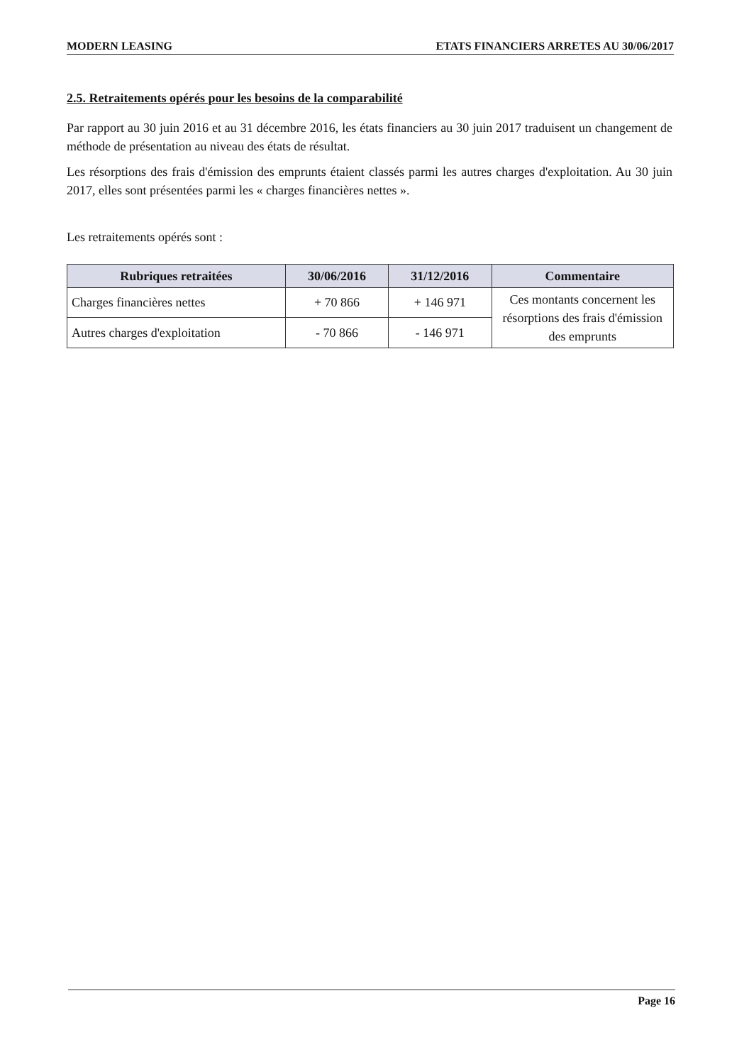MODERN LEASING ETATS FINANCIERS ARRETES AU 30/06/2017
2.5. Retraitements opérés pour les besoins de la comparabilité
Par rapport au 30 juin 2016 et au 31 décembre 2016, les états financiers au 30 juin 2017 traduisent un changement de méthode de présentation au niveau des états de résultat.
Les résorptions des frais d'émission des emprunts étaient classés parmi les autres charges d'exploitation. Au 30 juin 2017, elles sont présentées parmi les « charges financières nettes ».
Les retraitements opérés sont :
| Rubriques retraitées | 30/06/2016 | 31/12/2016 | Commentaire |
| --- | --- | --- | --- |
| Charges financières nettes | + 70 866 | + 146 971 | Ces montants concernent les résorptions des frais d'émission des emprunts |
| Autres charges d'exploitation | - 70 866 | - 146 971 | |
Page 16